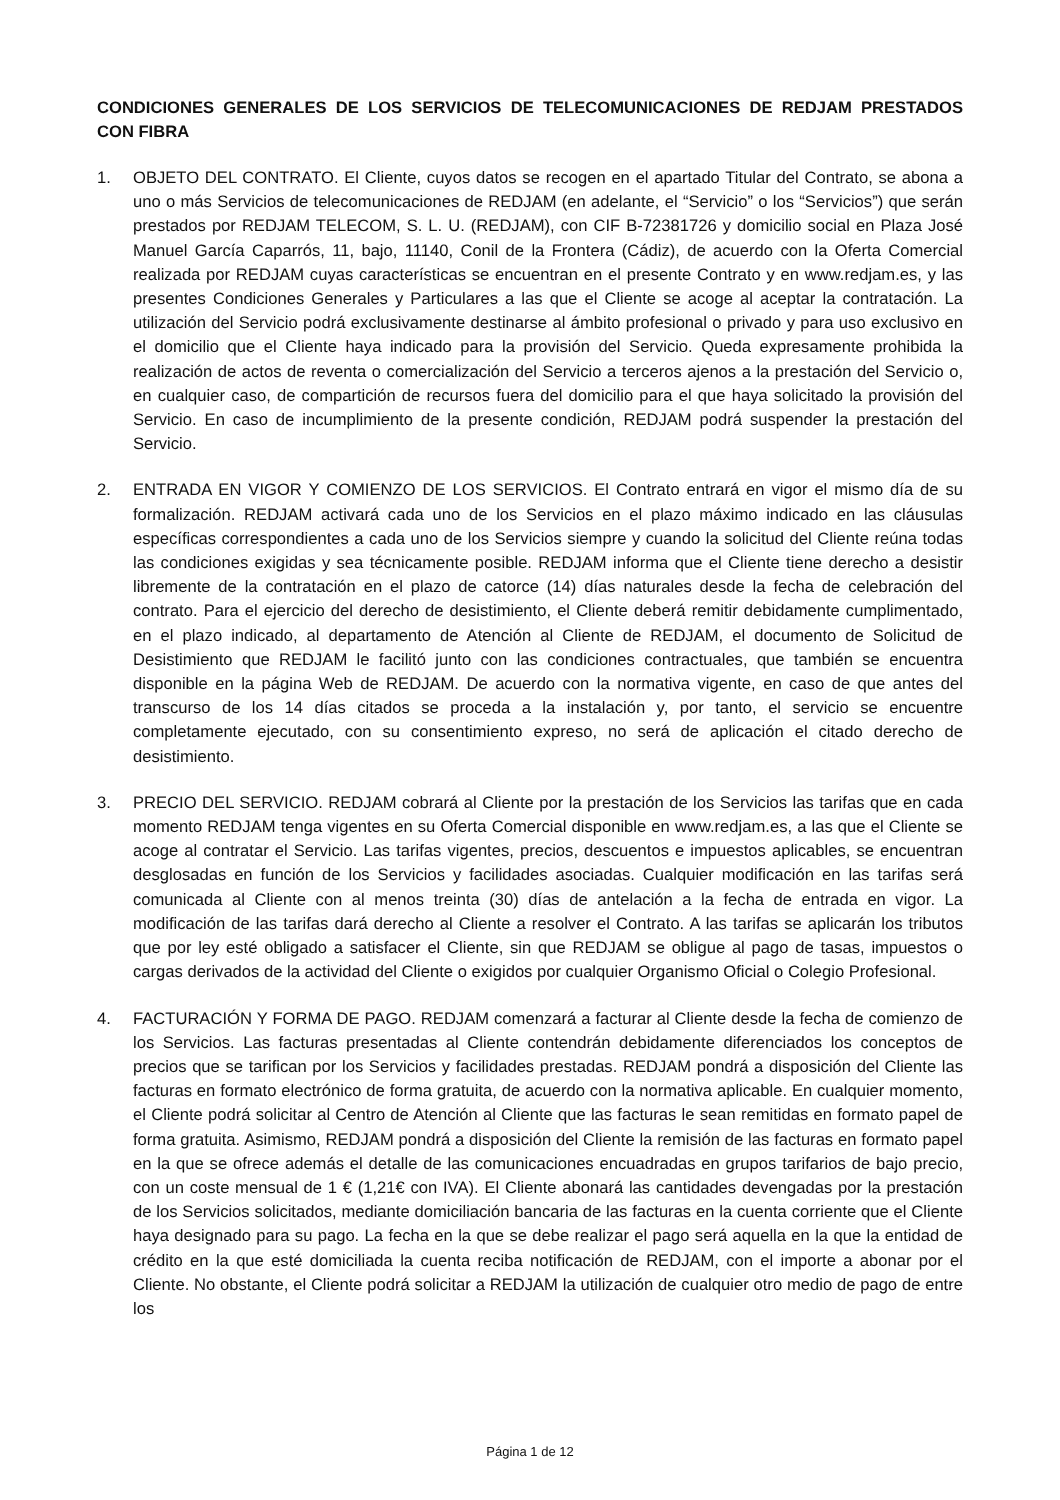CONDICIONES GENERALES DE LOS SERVICIOS DE TELECOMUNICACIONES DE REDJAM PRESTADOS CON FIBRA
1. OBJETO DEL CONTRATO. El Cliente, cuyos datos se recogen en el apartado Titular del Contrato, se abona a uno o más Servicios de telecomunicaciones de REDJAM (en adelante, el “Servicio” o los “Servicios”) que serán prestados por REDJAM TELECOM, S. L. U. (REDJAM), con CIF B-72381726 y domicilio social en Plaza José Manuel García Caparrós, 11, bajo, 11140, Conil de la Frontera (Cádiz), de acuerdo con la Oferta Comercial realizada por REDJAM cuyas características se encuentran en el presente Contrato y en www.redjam.es, y las presentes Condiciones Generales y Particulares a las que el Cliente se acoge al aceptar la contratación. La utilización del Servicio podrá exclusivamente destinarse al ámbito profesional o privado y para uso exclusivo en el domicilio que el Cliente haya indicado para la provisión del Servicio. Queda expresamente prohibida la realización de actos de reventa o comercialización del Servicio a terceros ajenos a la prestación del Servicio o, en cualquier caso, de compartición de recursos fuera del domicilio para el que haya solicitado la provisión del Servicio. En caso de incumplimiento de la presente condición, REDJAM podrá suspender la prestación del Servicio.
2. ENTRADA EN VIGOR Y COMIENZO DE LOS SERVICIOS. El Contrato entrará en vigor el mismo día de su formalización. REDJAM activará cada uno de los Servicios en el plazo máximo indicado en las cláusulas específicas correspondientes a cada uno de los Servicios siempre y cuando la solicitud del Cliente reúna todas las condiciones exigidas y sea técnicamente posible. REDJAM informa que el Cliente tiene derecho a desistir libremente de la contratación en el plazo de catorce (14) días naturales desde la fecha de celebración del contrato. Para el ejercicio del derecho de desistimiento, el Cliente deberá remitir debidamente cumplimentado, en el plazo indicado, al departamento de Atención al Cliente de REDJAM, el documento de Solicitud de Desistimiento que REDJAM le facilitó junto con las condiciones contractuales, que también se encuentra disponible en la página Web de REDJAM. De acuerdo con la normativa vigente, en caso de que antes del transcurso de los 14 días citados se proceda a la instalación y, por tanto, el servicio se encuentre completamente ejecutado, con su consentimiento expreso, no será de aplicación el citado derecho de desistimiento.
3. PRECIO DEL SERVICIO. REDJAM cobrará al Cliente por la prestación de los Servicios las tarifas que en cada momento REDJAM tenga vigentes en su Oferta Comercial disponible en www.redjam.es, a las que el Cliente se acoge al contratar el Servicio. Las tarifas vigentes, precios, descuentos e impuestos aplicables, se encuentran desglosadas en función de los Servicios y facilidades asociadas. Cualquier modificación en las tarifas será comunicada al Cliente con al menos treinta (30) días de antelación a la fecha de entrada en vigor. La modificación de las tarifas dará derecho al Cliente a resolver el Contrato. A las tarifas se aplicarán los tributos que por ley esté obligado a satisfacer el Cliente, sin que REDJAM se obligue al pago de tasas, impuestos o cargas derivados de la actividad del Cliente o exigidos por cualquier Organismo Oficial o Colegio Profesional.
4. FACTURACIÓN Y FORMA DE PAGO. REDJAM comenzará a facturar al Cliente desde la fecha de comienzo de los Servicios. Las facturas presentadas al Cliente contendrán debidamente diferenciados los conceptos de precios que se tarifican por los Servicios y facilidades prestadas. REDJAM pondrá a disposición del Cliente las facturas en formato electrónico de forma gratuita, de acuerdo con la normativa aplicable. En cualquier momento, el Cliente podrá solicitar al Centro de Atención al Cliente que las facturas le sean remitidas en formato papel de forma gratuita. Asimismo, REDJAM pondrá a disposición del Cliente la remisión de las facturas en formato papel en la que se ofrece además el detalle de las comunicaciones encuadradas en grupos tarifarios de bajo precio, con un coste mensual de 1 € (1,21€ con IVA). El Cliente abonará las cantidades devengadas por la prestación de los Servicios solicitados, mediante domiciliación bancaria de las facturas en la cuenta corriente que el Cliente haya designado para su pago. La fecha en la que se debe realizar el pago será aquella en la que la entidad de crédito en la que esté domiciliada la cuenta reciba notificación de REDJAM, con el importe a abonar por el Cliente. No obstante, el Cliente podrá solicitar a REDJAM la utilización de cualquier otro medio de pago de entre los
Página 1 de 12